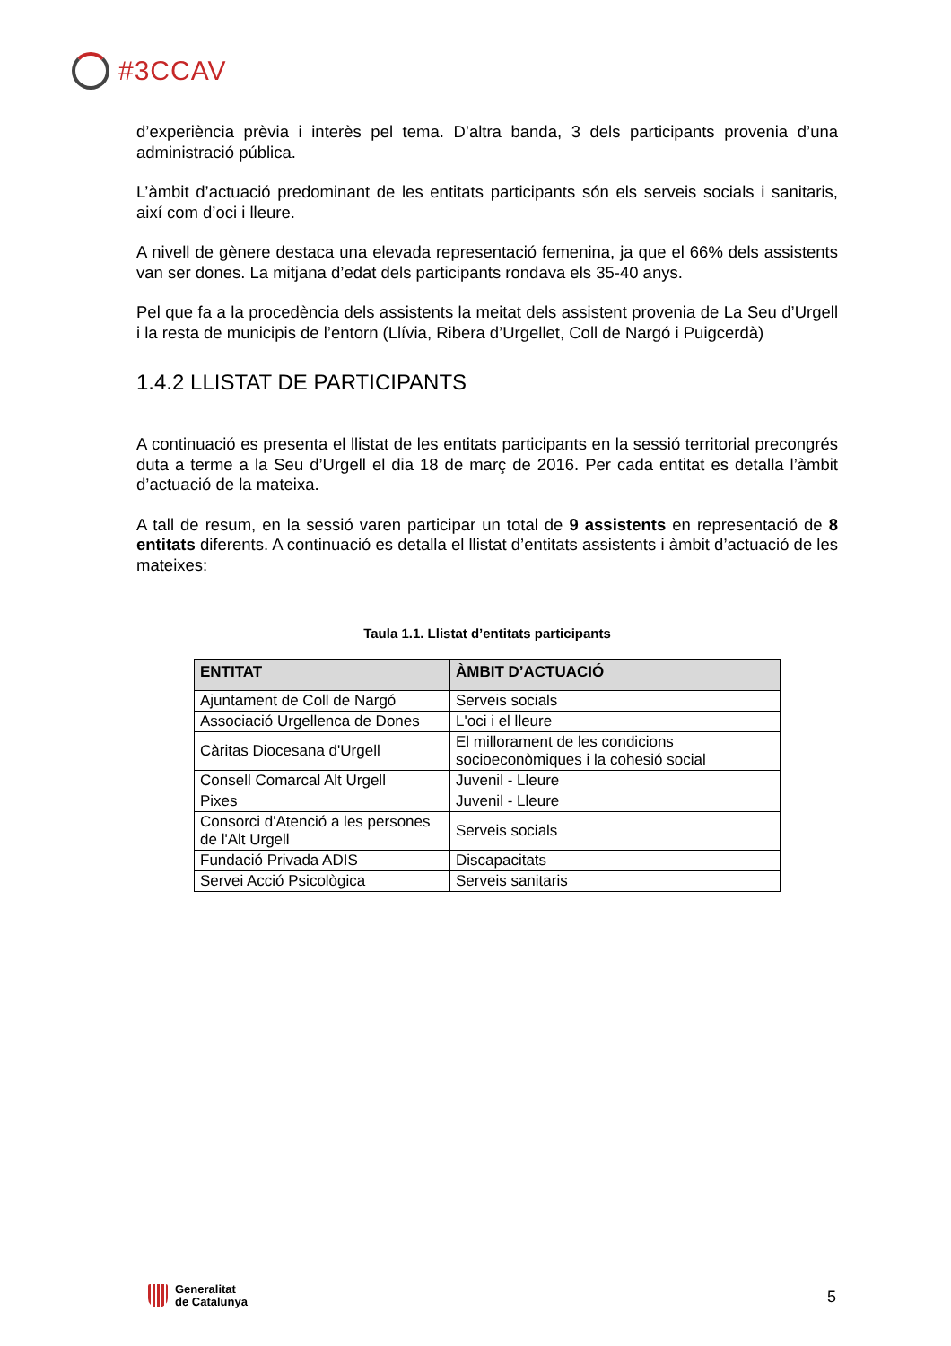#3CCAV
d’experiència prèvia i interès pel tema. D’altra banda, 3 dels participants provenia d’una administració pública.
L’àmbit d’actuació predominant de les entitats participants són els serveis socials i sanitaris, així com d’oci i lleure.
A nivell de gènere destaca una elevada representació femenina, ja que el 66% dels assistents van ser dones. La mitjana d’edat dels participants rondava els 35-40 anys.
Pel que fa a la procedència dels assistents la meitat dels assistent provenia de La Seu d’Urgell i la resta de municipis de l’entorn (Llívia, Ribera d’Urgellet, Coll de Nargó i Puigcerdà)
1.4.2 LLISTAT DE PARTICIPANTS
A continuació es presenta el llistat de les entitats participants en la sessió territorial precongrés duta a terme a la Seu d’Urgell el dia 18 de març de 2016. Per cada entitat es detalla l’àmbit d’actuació de la mateixa.
A tall de resum, en la sessió varen participar un total de 9 assistents en representació de 8 entitats diferents. A continuació es detalla el llistat d’entitats assistents i àmbit d’actuació de les mateixes:
Taula 1.1. Llistat d’entitats participants
| ENTITAT | ÀMBIT D’ACTUACIÓ |
| --- | --- |
| Ajuntament de Coll de Nargó | Serveis socials |
| Associació Urgellenca de Dones | L'oci i el lleure |
| Càritas Diocesana d'Urgell | El millorament de les condicions socioeconòmiques i la cohesió social |
| Consell Comarcal Alt Urgell | Juvenil - Lleure |
| Pixes | Juvenil - Lleure |
| Consorci d'Atenció a les persones de l'Alt Urgell | Serveis socials |
| Fundació Privada ADIS | Discapacitats |
| Servei Acció Psicològica | Serveis sanitaris |
Generalitat
de Catalunya
5